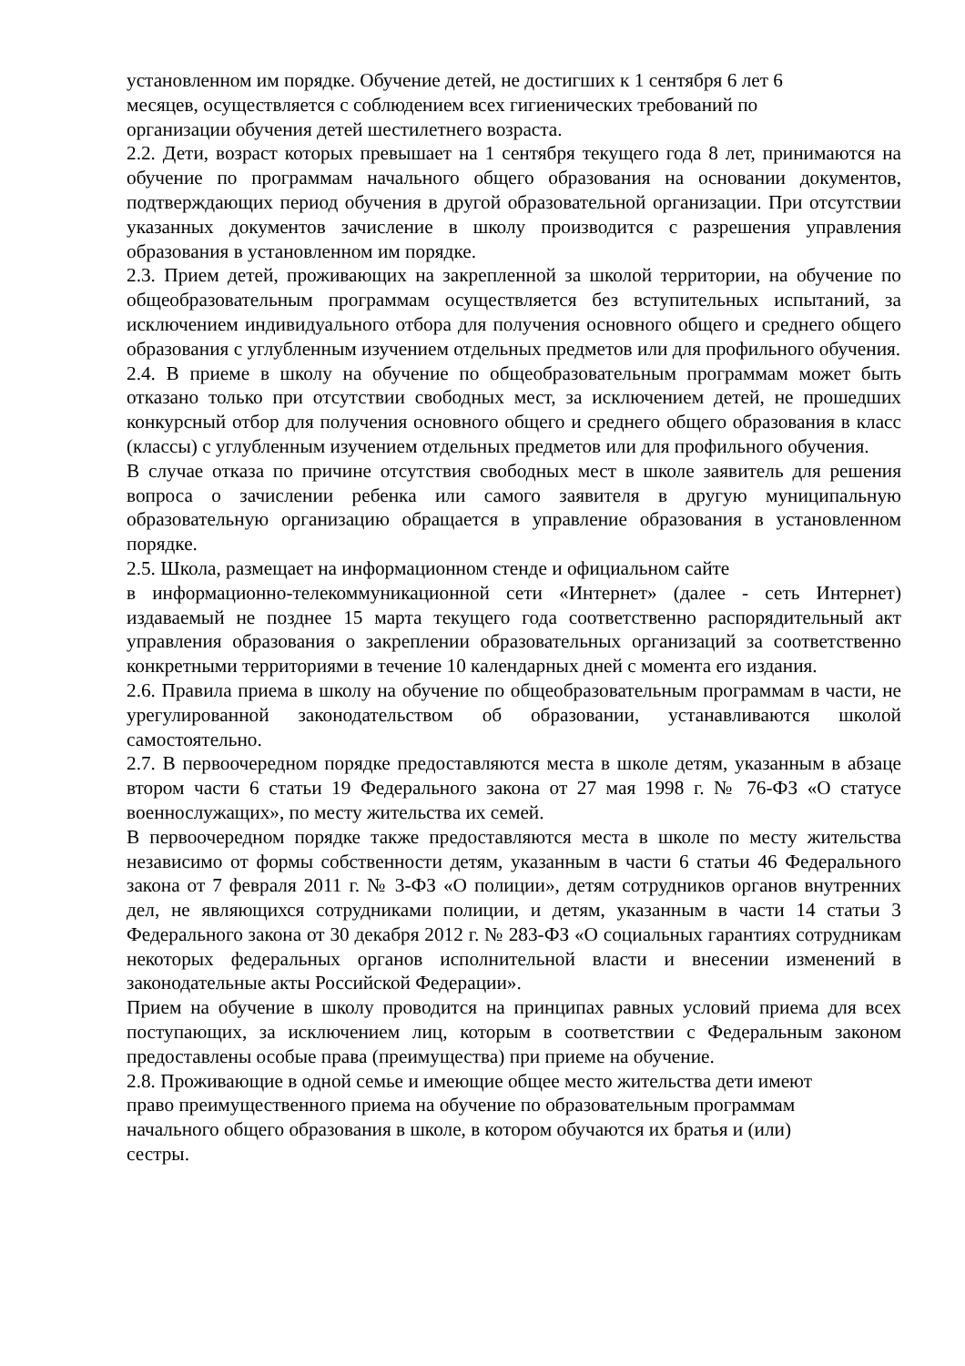установленном им порядке. Обучение детей, не достигших к 1 сентября 6 лет 6
месяцев, осуществляется с соблюдением всех гигиенических требований по
организации обучения детей шестилетнего возраста.
2.2. Дети, возраст которых превышает на 1 сентября текущего года 8 лет, принимаются на обучение по программам начального общего образования на основании документов, подтверждающих период обучения в другой образовательной организации. При отсутствии указанных документов зачисление в школу производится с разрешения управления образования в установленном им порядке.
2.3. Прием детей, проживающих на закрепленной за школой территории, на обучение по общеобразовательным программам осуществляется без вступительных испытаний, за исключением индивидуального отбора для получения основного общего и среднего общего образования с углубленным изучением отдельных предметов или для профильного обучения.
2.4. В приеме в школу на обучение по общеобразовательным программам может быть отказано только при отсутствии свободных мест, за исключением детей, не прошедших конкурсный отбор для получения основного общего и среднего общего образования в класс (классы) с углубленным изучением отдельных предметов или для профильного обучения.
В случае отказа по причине отсутствия свободных мест в школе заявитель для решения вопроса о зачислении ребенка или самого заявителя в другую муниципальную образовательную организацию обращается в управление образования в установленном порядке.
2.5. Школа, размещает на информационном стенде и официальном сайте
в информационно-телекоммуникационной сети «Интернет» (далее - сеть Интернет) издаваемый не позднее 15 марта текущего года соответственно распорядительный акт управления образования о закреплении образовательных организаций за соответственно конкретными территориями в течение 10 календарных дней с момента его издания.
2.6. Правила приема в школу на обучение по общеобразовательным программам в части, не урегулированной законодательством об образовании, устанавливаются школой самостоятельно.
2.7. В первоочередном порядке предоставляются места в школе детям, указанным в абзаце втором части 6 статьи 19 Федерального закона от 27 мая 1998 г. № 76-ФЗ «О статусе военнослужащих», по месту жительства их семей.
В первоочередном порядке также предоставляются места в школе по месту жительства независимо от формы собственности детям, указанным в части 6 статьи 46 Федерального закона от 7 февраля 2011 г. № 3-ФЗ «О полиции», детям сотрудников органов внутренних дел, не являющихся сотрудниками полиции, и детям, указанным в части 14 статьи 3 Федерального закона от 30 декабря 2012 г. № 283-ФЗ «О социальных гарантиях сотрудникам некоторых федеральных органов исполнительной власти и внесении изменений в законодательные акты Российской Федерации».
Прием на обучение в школу проводится на принципах равных условий приема для всех поступающих, за исключением лиц, которым в соответствии с Федеральным законом предоставлены особые права (преимущества) при приеме на обучение.
2.8. Проживающие в одной семье и имеющие общее место жительства дети имеют
право преимущественного приема на обучение по образовательным программам
начального общего образования в школе, в котором обучаются их братья и (или)
сестры.